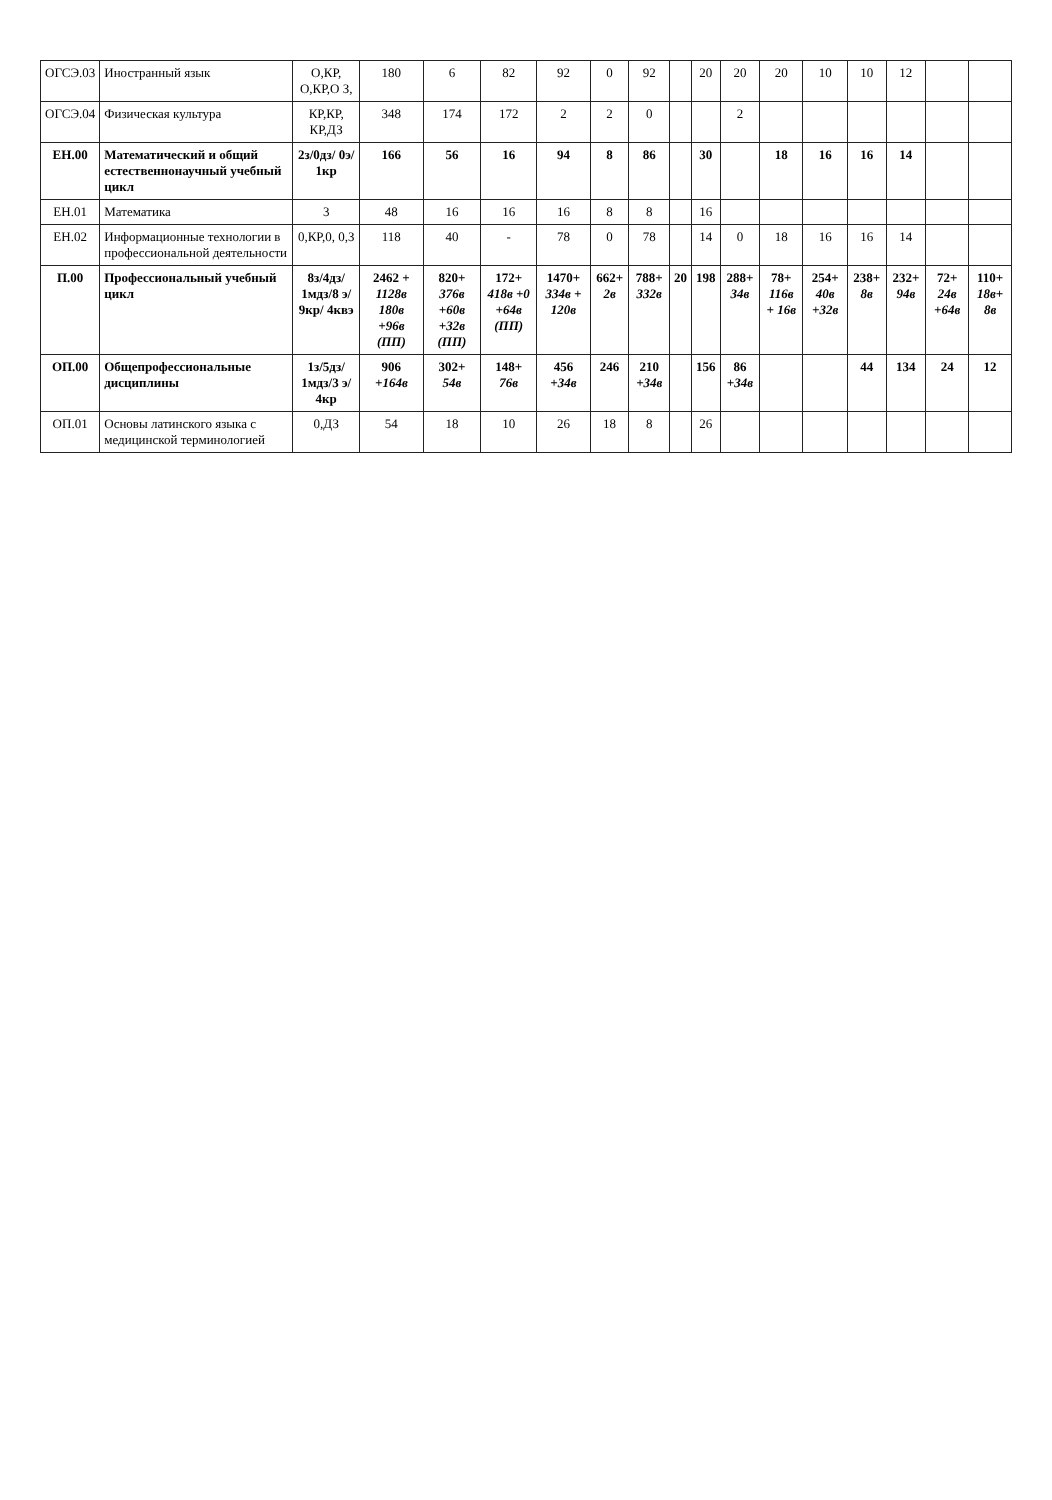| ОГСЭ.03 | Иностранный язык | О,КР, О,КР,О З, | 180 | 6 | 82 | 92 | 0 | 92 | | 20 | 20 | 20 | 10 | 10 | 12 | | |
| ОГСЭ.04 | Физическая культура | КР,КР, КР,ДЗ | 348 | 174 | 172 | 2 | 2 | 0 | | | 2 | | | | | | |
| ЕН.00 | Математический и общий естественнонаучный учебный цикл | 2з/0дз/ 0э/ 1кр | 166 | 56 | 16 | 94 | 8 | 86 | | 30 | | 18 | 16 | 16 | 14 | | |
| ЕН.01 | Математика | 3 | 48 | 16 | 16 | 16 | 8 | 8 | | 16 | | | | | | | |
| ЕН.02 | Информационные технологии в профессиональной деятельности | 0,КР,0, 0,З | 118 | 40 | - | 78 | 0 | 78 | | 14 | 0 | 18 | 16 | 16 | 14 | | |
| П.00 | Профессиональный учебный цикл | 8з/4дз/ 1мдз/8 э/ 9кр/ 4квэ | 2462 + 1128в 180в +96в (ПП) | 820+ 376в +60в +32в (ПП) | 172+ 418в +0 +64в (ПП) | 1470+ 334в + 120в | 662+ 2в | 788+ 332в | 20 | 198 | 288+ 34в | 78+ 116в + 16в | 254+ 40в +32в | 238+ 8в | 232+ 94в | 72+ 24в +64в | 110+ 18в+ 8в |
| ОП.00 | Общепрофессиональные дисциплины | 1з/5дз/ 1мдз/3 э/ 4кр | 906 +164в | 302+ 54в | 148+ 76в | 456 +34в | 246 | 210 +34в | | 156 | 86 +34в | | | 44 | 134 | 24 | 12 |
| ОП.01 | Основы латинского языка с медицинской терминологией | 0,ДЗ | 54 | 18 | 10 | 26 | 18 | 8 | | 26 | | | | | | | |